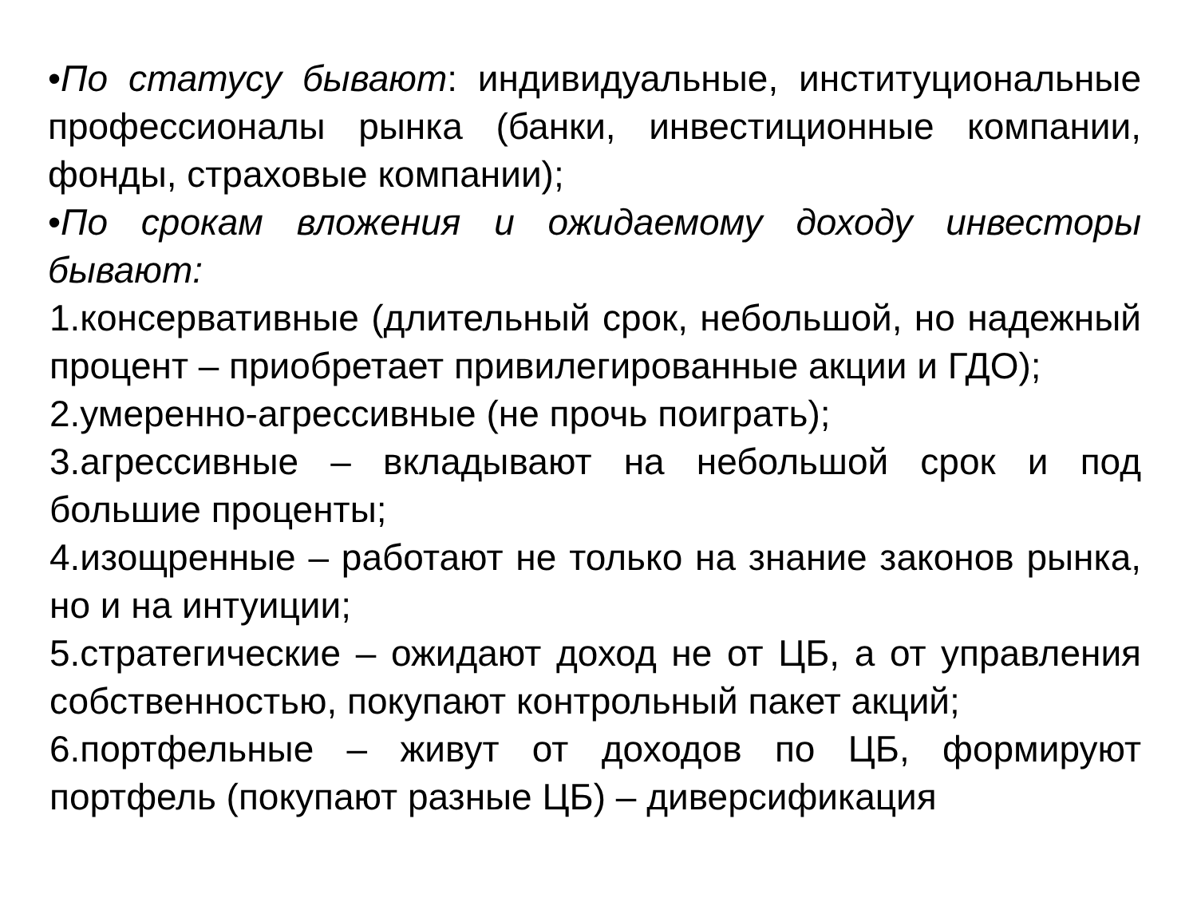•По статусу бывают: индивидуальные, институциональные профессионалы рынка (банки, инвестиционные компании, фонды, страховые компании);
•По срокам вложения и ожидаемому доходу инвесторы бывают:
1.консервативные (длительный срок, небольшой, но надежный процент – приобретает привилегированные акции и ГДО);
2.умеренно-агрессивные (не прочь поиграть);
3.агрессивные – вкладывают на небольшой срок и под большие проценты;
4.изощренные – работают не только на знание законов рынка, но и на интуиции;
5.стратегические – ожидают доход не от ЦБ, а от управления собственностью, покупают контрольный пакет акций;
6.портфельные – живут от доходов по ЦБ, формируют портфель (покупают разные ЦБ) – диверсификация